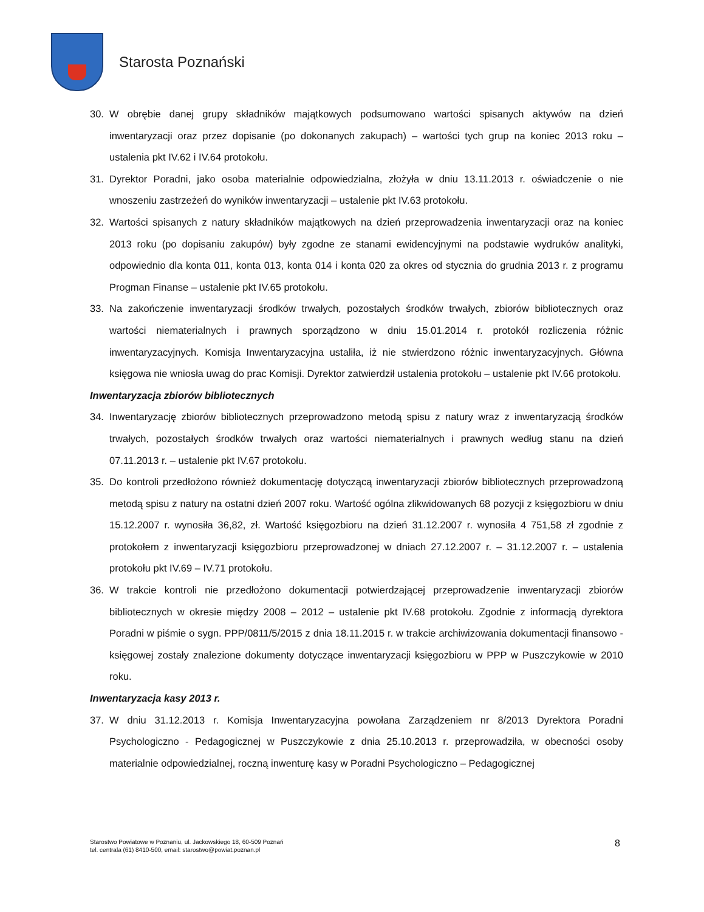Starosta Poznański
30. W obrębie danej grupy składników majątkowych podsumowano wartości spisanych aktywów na dzień inwentaryzacji oraz przez dopisanie (po dokonanych zakupach) – wartości tych grup na koniec 2013 roku – ustalenia pkt IV.62 i IV.64 protokołu.
31. Dyrektor Poradni, jako osoba materialnie odpowiedzialna, złożyła w dniu 13.11.2013 r. oświadczenie o nie wnoszeniu zastrzeżeń do wyników inwentaryzacji – ustalenie pkt IV.63 protokołu.
32. Wartości spisanych z natury składników majątkowych na dzień przeprowadzenia inwentaryzacji oraz na koniec 2013 roku (po dopisaniu zakupów) były zgodne ze stanami ewidencyjnymi na podstawie wydruków analityki, odpowiednio dla konta 011, konta 013, konta 014 i konta 020 za okres od stycznia do grudnia 2013 r. z programu Progman Finanse – ustalenie pkt IV.65 protokołu.
33. Na zakończenie inwentaryzacji środków trwałych, pozostałych środków trwałych, zbiorów bibliotecznych oraz wartości niematerialnych i prawnych sporządzono w dniu 15.01.2014 r. protokół rozliczenia różnic inwentaryzacyjnych. Komisja Inwentaryzacyjna ustaliła, iż nie stwierdzono różnic inwentaryzacyjnych. Główna księgowa nie wniosła uwag do prac Komisji. Dyrektor zatwierdził ustalenia protokołu – ustalenie pkt IV.66 protokołu.
Inwentaryzacja zbiorów bibliotecznych
34. Inwentaryzację zbiorów bibliotecznych przeprowadzono metodą spisu z natury wraz z inwentaryzacją środków trwałych, pozostałych środków trwałych oraz wartości niematerialnych i prawnych według stanu na dzień 07.11.2013 r. – ustalenie pkt IV.67 protokołu.
35. Do kontroli przedłożono również dokumentację dotyczącą inwentaryzacji zbiorów bibliotecznych przeprowadzoną metodą spisu z natury na ostatni dzień 2007 roku. Wartość ogólna zlikwidowanych 68 pozycji z księgozbioru w dniu 15.12.2007 r. wynosiła 36,82, zł. Wartość księgozbioru na dzień 31.12.2007 r. wynosiła 4 751,58 zł zgodnie z protokołem z inwentaryzacji księgozbioru przeprowadzonej w dniach 27.12.2007 r. – 31.12.2007 r. – ustalenia protokołu pkt IV.69 – IV.71 protokołu.
36. W trakcie kontroli nie przedłożono dokumentacji potwierdzającej przeprowadzenie inwentaryzacji zbiorów bibliotecznych w okresie między 2008 – 2012 – ustalenie pkt IV.68 protokołu. Zgodnie z informacją dyrektora Poradni w piśmie o sygn. PPP/0811/5/2015 z dnia 18.11.2015 r. w trakcie archiwizowania dokumentacji finansowo - księgowej zostały znalezione dokumenty dotyczące inwentaryzacji księgozbioru w PPP w Puszczykowie w 2010 roku.
Inwentaryzacja kasy 2013 r.
37. W dniu 31.12.2013 r. Komisja Inwentaryzacyjna powołana Zarządzeniem nr 8/2013 Dyrektora Poradni Psychologiczno - Pedagogicznej w Puszczykowie z dnia 25.10.2013 r. przeprowadziła, w obecności osoby materialnie odpowiedzialnej, roczną inwenturę kasy w Poradni Psychologiczno – Pedagogicznej
Starostwo Powiatowe w Poznaniu, ul. Jackowskiego 18, 60-509 Poznań
tel. centrala (61) 8410-500, email: starostwo@powiat.poznan.pl
8